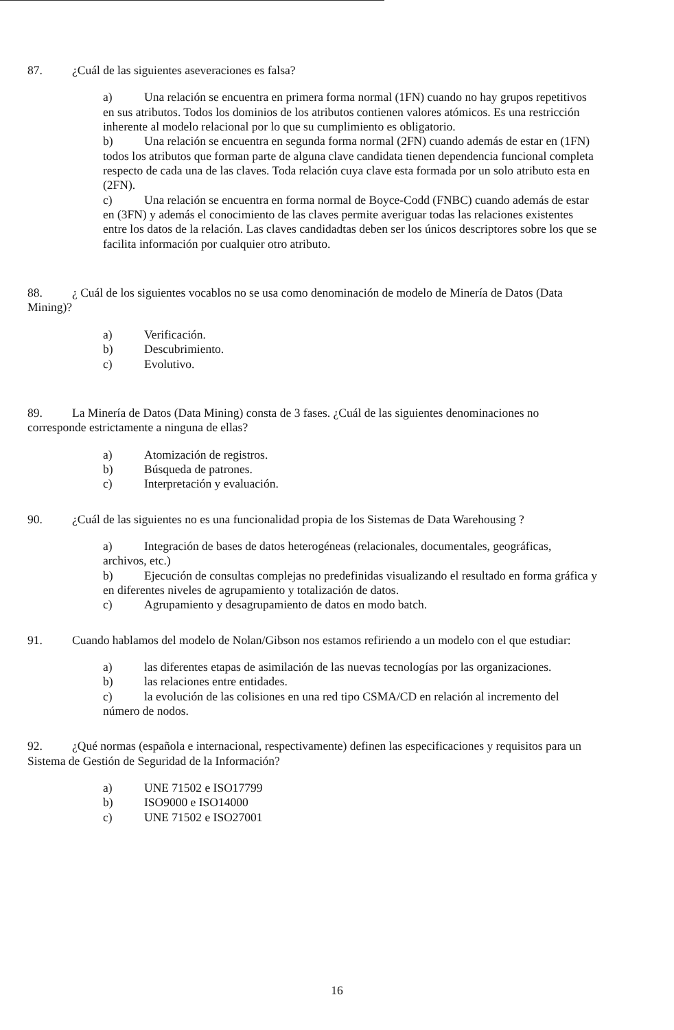87. ¿Cuál de las siguientes aseveraciones es falsa?
a) Una relación se encuentra en primera forma normal (1FN) cuando no hay grupos repetitivos en sus atributos. Todos los dominios de los atributos contienen valores atómicos. Es una restricción inherente al modelo relacional por lo que su cumplimiento es obligatorio.
b) Una relación se encuentra en segunda forma normal (2FN) cuando además de estar en (1FN) todos los atributos que forman parte de alguna clave candidata tienen dependencia funcional completa respecto de cada una de las claves. Toda relación cuya clave esta formada por un solo atributo esta en (2FN).
c) Una relación se encuentra en forma normal de Boyce-Codd (FNBC) cuando además de estar en (3FN) y además el conocimiento de las claves permite averiguar todas las relaciones existentes entre los datos de la relación. Las claves candidadtas deben ser los únicos descriptores sobre los que se facilita información por cualquier otro atributo.
88. ¿ Cuál de los siguientes vocablos no se usa como denominación de modelo de Minería de Datos (Data Mining)?
a) Verificación.
b) Descubrimiento.
c) Evolutivo.
89. La Minería de Datos (Data Mining) consta de 3 fases. ¿Cuál de las siguientes denominaciones no corresponde estrictamente a ninguna de ellas?
a) Atomización de registros.
b) Búsqueda de patrones.
c) Interpretación y evaluación.
90. ¿Cuál de las siguientes no es una funcionalidad propia de los Sistemas de Data Warehousing ?
a) Integración de bases de datos heterogéneas (relacionales, documentales, geográficas, archivos, etc.)
b) Ejecución de consultas complejas no predefinidas visualizando el resultado en forma gráfica y en diferentes niveles de agrupamiento y totalización de datos.
c) Agrupamiento y desagrupamiento de datos en modo batch.
91. Cuando hablamos del modelo de Nolan/Gibson nos estamos refiriendo a un modelo con el que estudiar:
a) las diferentes etapas de asimilación de las nuevas tecnologías por las organizaciones.
b) las relaciones entre entidades.
c) la evolución de las colisiones en una red tipo CSMA/CD en relación al incremento del número de nodos.
92. ¿Qué normas (española e internacional, respectivamente) definen las especificaciones y requisitos para un Sistema de Gestión de Seguridad de la Información?
a) UNE 71502 e ISO17799
b) ISO9000 e ISO14000
c) UNE 71502 e ISO27001
16